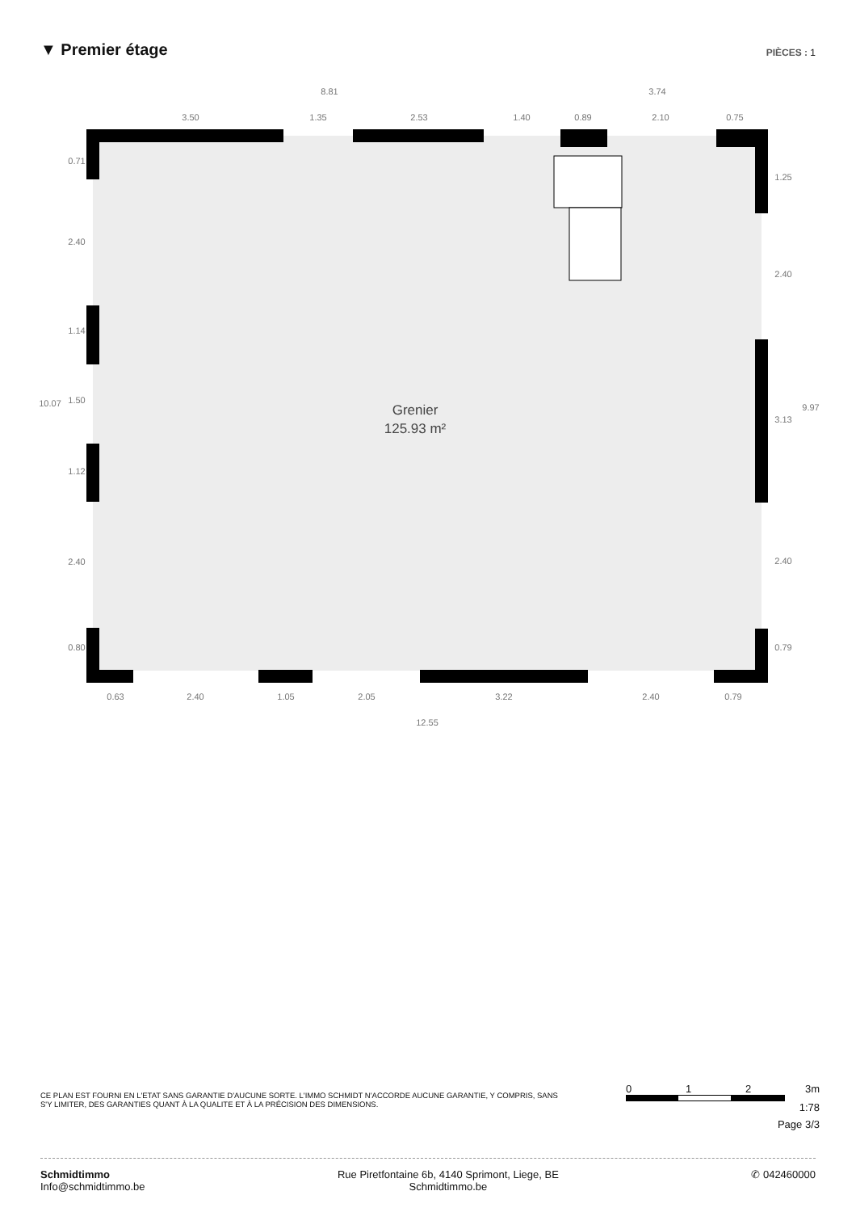▼ Premier étage
PIÈCES : 1
8.81
3.74
3.50
1.35
2.53
1.40
0.89
2.10
0.75
0.63
2.40
1.05
2.05
3.22
2.40
0.79
12.55
10.07
0.71
2.40
1.14
1.50
1.12
2.40
0.80
1.25
2.40
3.13
2.40
0.79
9.97
Grenier
125.93 m²
CE PLAN EST FOURNI EN L'ETAT SANS GARANTIE D'AUCUNE SORTE. L'IMMO SCHMIDT N'ACCORDE AUCUNE GARANTIE, Y COMPRIS, SANS S'Y LIMITER, DES GARANTIES QUANT À LA QUALITE ET À LA PRÉCISION DES DIMENSIONS.
0 1 2 3m
1:78
Page 3/3
Schmidtimmo
Info@schmidtimmo.be
Rue Piretfontaine 6b, 4140 Sprimont, Liege, BE
Schmidtimmo.be
✆ 042460000